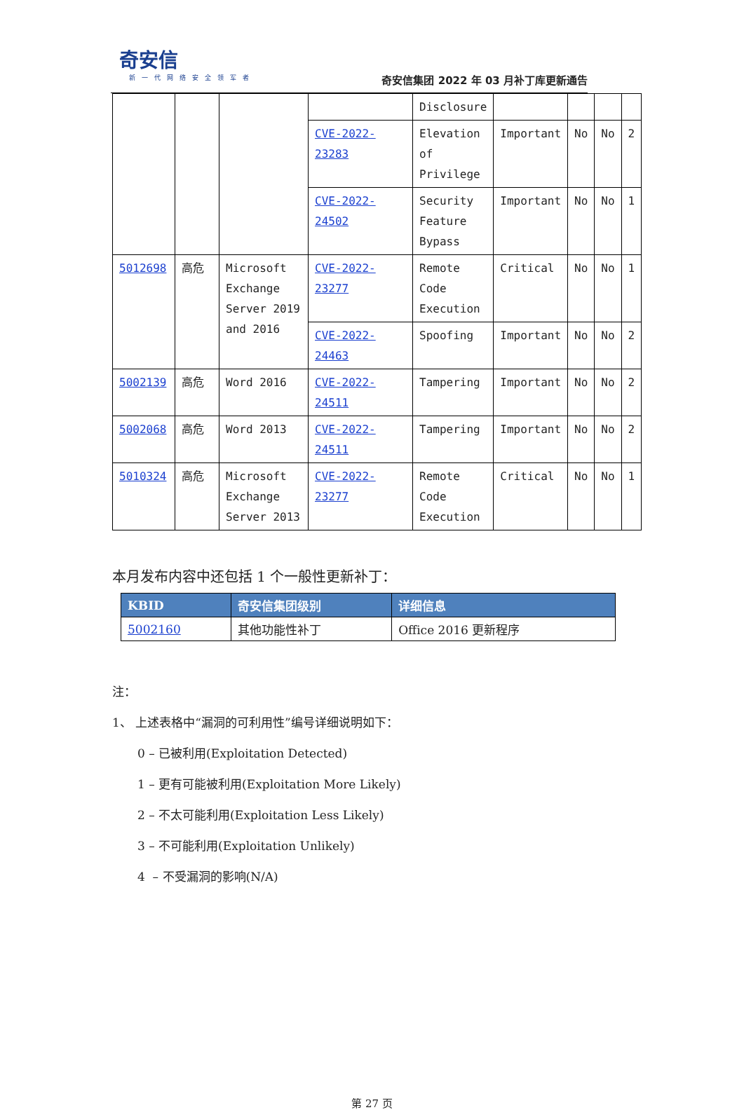奇安信
新一代网络安全领军者
奇安信集团 2022 年 03 月补丁库更新通告
| | | | | Disclosure | | | | |
| | | | CVE-2022-23283 | Elevation of Privilege | Important | No | No | 2 |
| | | | CVE-2022-24502 | Security Feature Bypass | Important | No | No | 1 |
| 5012698 | 高危 | Microsoft Exchange Server 2019 and 2016 | CVE-2022-23277 | Remote Code Execution | Critical | No | No | 1 |
| | | | CVE-2022-24463 | Spoofing | Important | No | No | 2 |
| 5002139 | 高危 | Word 2016 | CVE-2022-24511 | Tampering | Important | No | No | 2 |
| 5002068 | 高危 | Word 2013 | CVE-2022-24511 | Tampering | Important | No | No | 2 |
| 5010324 | 高危 | Microsoft Exchange Server 2013 | CVE-2022-23277 | Remote Code Execution | Critical | No | No | 1 |
本月发布内容中还包括 1 个一般性更新补丁：
| KBID | 奇安信集团级别 | 详细信息 |
| --- | --- | --- |
| 5002160 | 其他功能性补丁 | Office 2016 更新程序 |
注：
1、 上述表格中“漏洞的可利用性”编号详细说明如下：
0 – 已被利用(Exploitation Detected)
1 – 更有可能被利用(Exploitation More Likely)
2 – 不太可能利用(Exploitation Less Likely)
3 – 不可能利用(Exploitation Unlikely)
4 – 不受漏洞的影响(N/A)
第 27 页